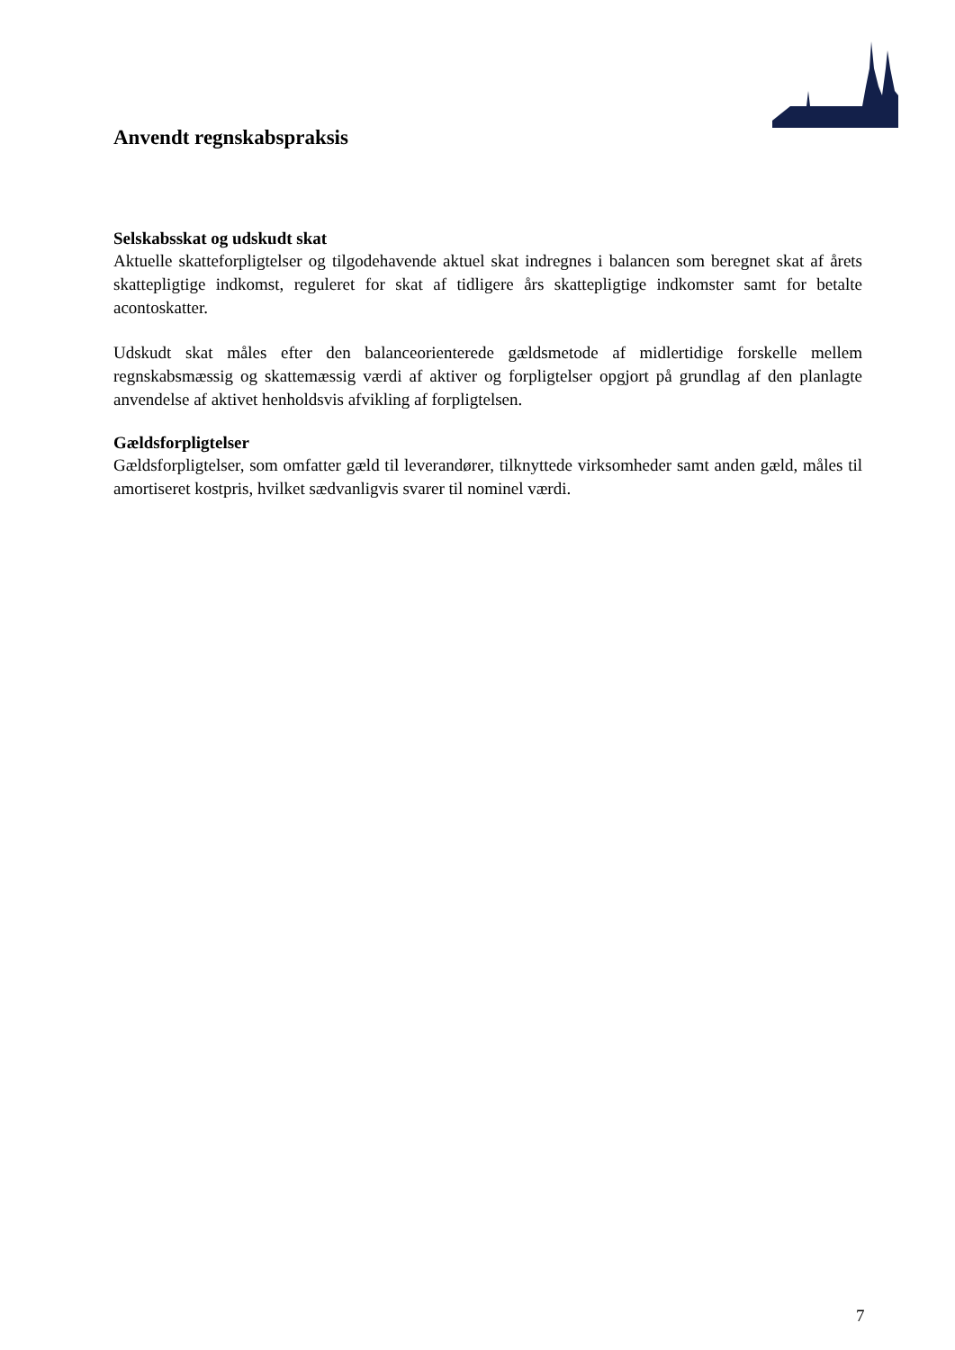Anvendt regnskabspraksis
Selskabsskat og udskudt skat
Aktuelle skatteforpligtelser og tilgodehavende aktuel skat indregnes i balancen som beregnet skat af årets skattepligtige indkomst, reguleret for skat af tidligere års skattepligtige indkomster samt for betalte acontoskatter.
Udskudt skat måles efter den balanceorienterede gældsmetode af midlertidige forskelle mellem regnskabsmæssig og skattemæssig værdi af aktiver og forpligtelser opgjort på grundlag af den planlagte anvendelse af aktivet henholdsvis afvikling af forpligtelsen.
Gældsforpligtelser
Gældsforpligtelser, som omfatter gæld til leverandører, tilknyttede virksomheder samt anden gæld, måles til amortiseret kostpris, hvilket sædvanligvis svarer til nominel værdi.
7